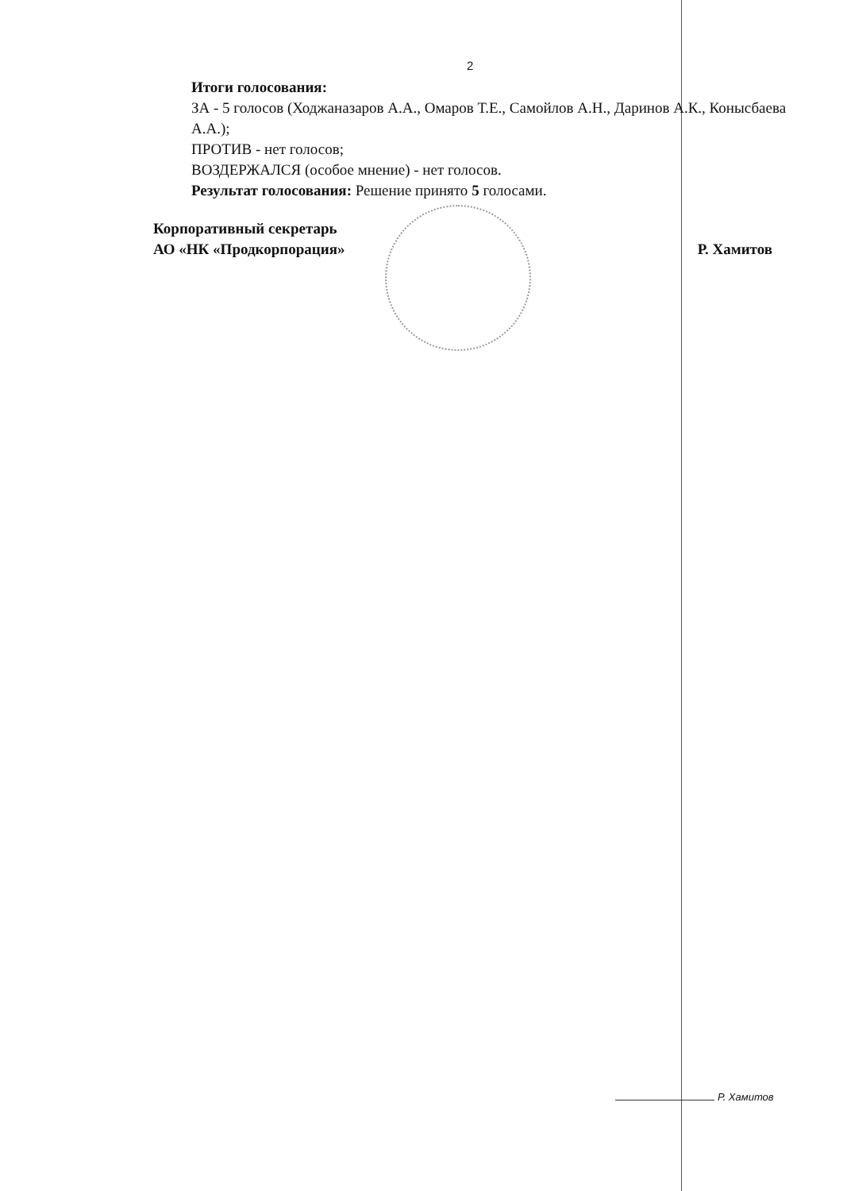2
Итоги голосования:
ЗА - 5 голосов (Ходжаназаров А.А., Омаров Т.Е., Самойлов А.Н., Даринов А.К., Конысбаева А.А.);
ПРОТИВ - нет голосов;
ВОЗДЕРЖАЛСЯ (особое мнение) - нет голосов.
Результат голосования: Решение принято 5 голосами.
Корпоративный секретарь
АО «НК «Продкорпорация»
Р. Хамитов
Р. Хамитов